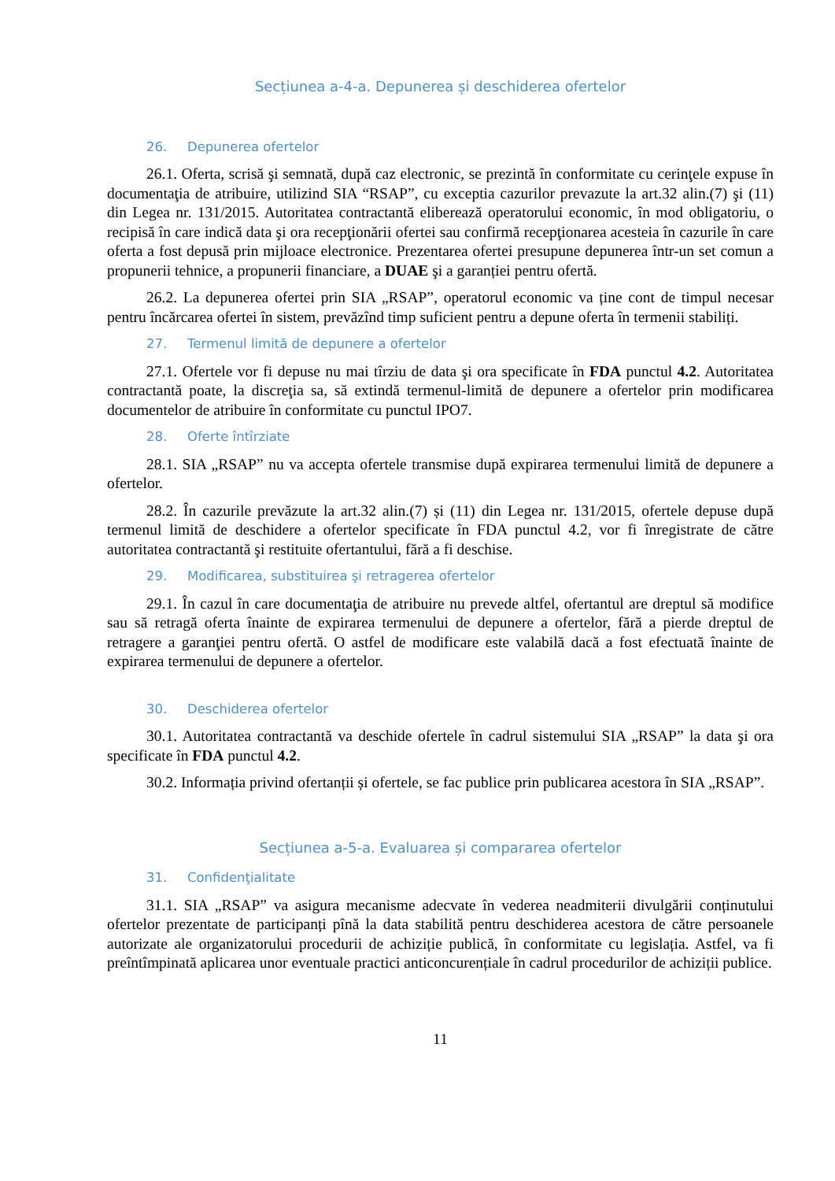Secțiunea a-4-a. Depunerea și deschiderea ofertelor
26. Depunerea ofertelor
26.1. Oferta, scrisă şi semnată, după caz electronic, se prezintă în conformitate cu cerinţele expuse în documentaţia de atribuire, utilizind SIA “RSAP”, cu exceptia cazurilor prevazute la art.32 alin.(7) şi (11) din Legea nr. 131/2015. Autoritatea contractantă eliberează operatorului economic, în mod obligatoriu, o recipisă în care indică data şi ora recepţionării ofertei sau confirmă recepţionarea acesteia în cazurile în care oferta a fost depusă prin mijloace electronice. Prezentarea ofertei presupune depunerea într-un set comun a propunerii tehnice, a propunerii financiare, a DUAE şi a garanției pentru ofertă.
26.2. La depunerea ofertei prin SIA „RSAP”, operatorul economic va ține cont de timpul necesar pentru încărcarea ofertei în sistem, prevăzînd timp suficient pentru a depune oferta în termenii stabiliți.
27. Termenul limită de depunere a ofertelor
27.1. Ofertele vor fi depuse nu mai tîrziu de data şi ora specificate în FDA punctul 4.2. Autoritatea contractantă poate, la discreţia sa, să extindă termenul-limită de depunere a ofertelor prin modificarea documentelor de atribuire în conformitate cu punctul IPO7.
28. Oferte întîrziate
28.1. SIA „RSAP” nu va accepta ofertele transmise după expirarea termenului limită de depunere a ofertelor.
28.2. În cazurile prevăzute la art.32 alin.(7) și (11) din Legea nr. 131/2015, ofertele depuse după termenul limită de deschidere a ofertelor specificate în FDA punctul 4.2, vor fi înregistrate de către autoritatea contractantă şi restituite ofertantului, fără a fi deschise.
29. Modificarea, substituirea şi retragerea ofertelor
29.1. În cazul în care documentaţia de atribuire nu prevede altfel, ofertantul are dreptul să modifice sau să retragă oferta înainte de expirarea termenului de depunere a ofertelor, fără a pierde dreptul de retragere a garanţiei pentru ofertă. O astfel de modificare este valabilă dacă a fost efectuată înainte de expirarea termenului de depunere a ofertelor.
30. Deschiderea ofertelor
30.1. Autoritatea contractantă va deschide ofertele în cadrul sistemului SIA „RSAP” la data şi ora specificate în FDA punctul 4.2.
30.2. Informația privind ofertanții și ofertele, se fac publice prin publicarea acestora în SIA „RSAP”.
Secțiunea a-5-a. Evaluarea și compararea ofertelor
31. Confidenţialitate
31.1. SIA „RSAP” va asigura mecanisme adecvate în vederea neadmiterii divulgării conținutului ofertelor prezentate de participanți pînă la data stabilită pentru deschiderea acestora de către persoanele autorizate ale organizatorului procedurii de achiziție publică, în conformitate cu legislația. Astfel, va fi preîntîmpinată aplicarea unor eventuale practici anticoncurențiale în cadrul procedurilor de achiziții publice.
11